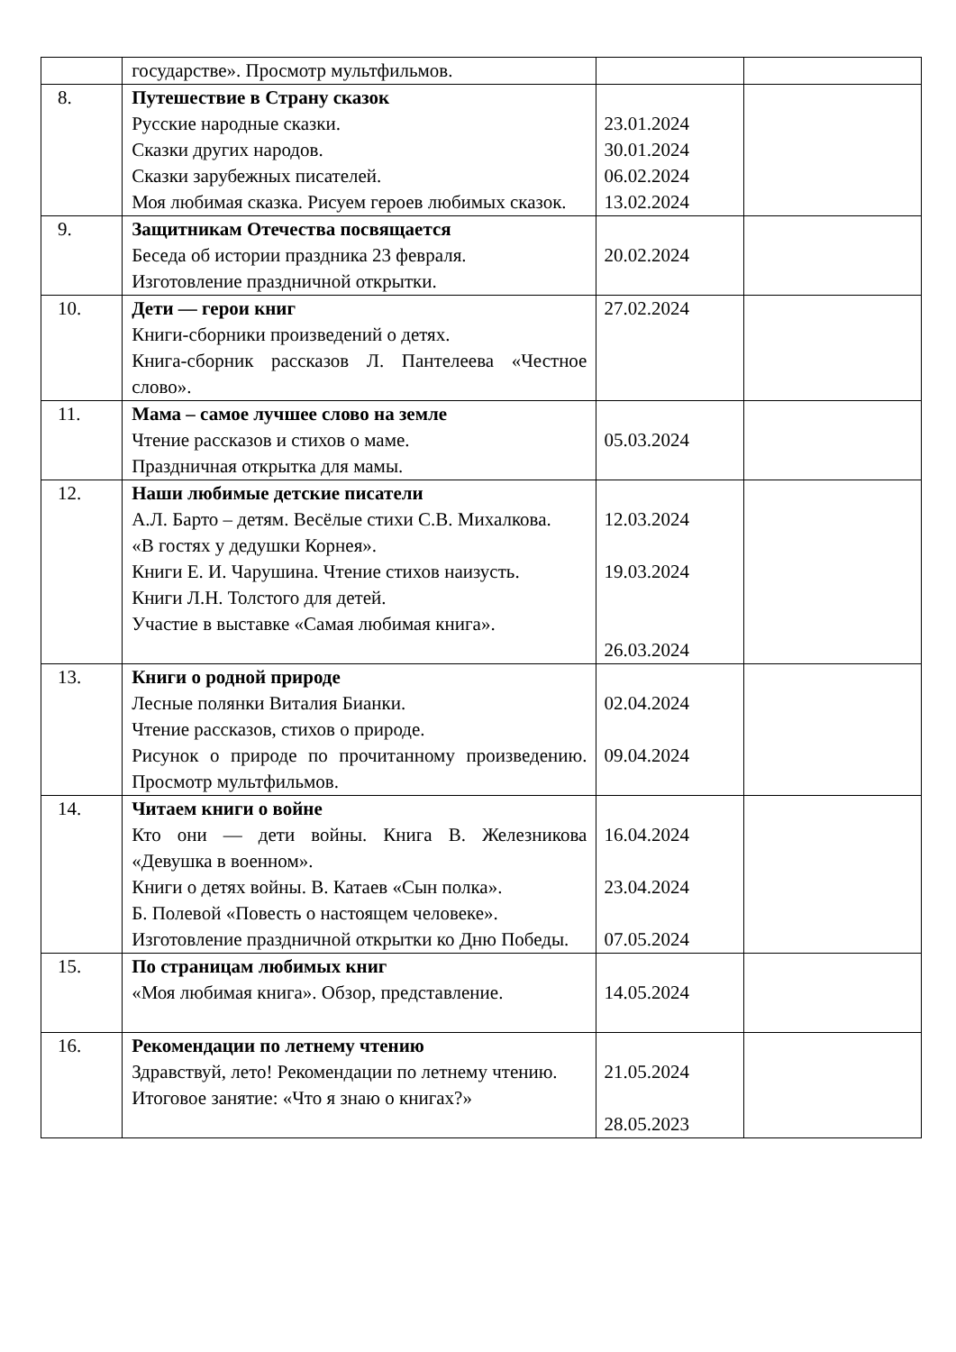| | государстве». Просмотр мультфильмов. | | |
| 8. | Путешествие в Страну сказок Русские народные сказки. Сказки других народов. Сказки зарубежных писателей. Моя любимая сказка. Рисуем героев любимых сказок. | 23.01.2024 30.01.2024 06.02.2024 13.02.2024 | |
| 9. | Защитникам Отечества посвящается Беседа об истории праздника 23 февраля. Изготовление праздничной открытки. | 20.02.2024 | |
| 10. | Дети — герои книг Книги-сборники произведений о детях. Книга-сборник рассказов Л. Пантелеева «Честное слово». | 27.02.2024 | |
| 11. | Мама – самое лучшее слово на земле Чтение рассказов и стихов о маме. Праздничная открытка для мамы. | 05.03.2024 | |
| 12. | Наши любимые детские писатели А.Л. Барто – детям. Весёлые стихи С.В. Михалкова. «В гостях у дедушки Корнея». Книги Е. И. Чарушина. Чтение стихов наизусть. Книги Л.Н. Толстого для детей. Участие в выставке «Самая любимая книга». | 12.03.2024 19.03.2024 26.03.2024 | |
| 13. | Книги о родной природе Лесные полянки Виталия Бианки. Чтение рассказов, стихов о природе. Рисунок о природе по прочитанному произведению. Просмотр мультфильмов. | 02.04.2024 09.04.2024 | |
| 14. | Читаем книги о войне Кто они — дети войны. Книга В. Железникова «Девушка в военном». Книги о детях войны. В. Катаев «Сын полка». Б. Полевой «Повесть о настоящем человеке». Изготовление праздничной открытки ко Дню Победы. | 16.04.2024 23.04.2024 07.05.2024 | |
| 15. | По страницам любимых книг «Моя любимая книга». Обзор, представление. | 14.05.2024 | |
| 16. | Рекомендации по летнему чтению Здравствуй, лето! Рекомендации по летнему чтению. Итоговое занятие: «Что я знаю о книгах?» | 21.05.2024 28.05.2023 | |